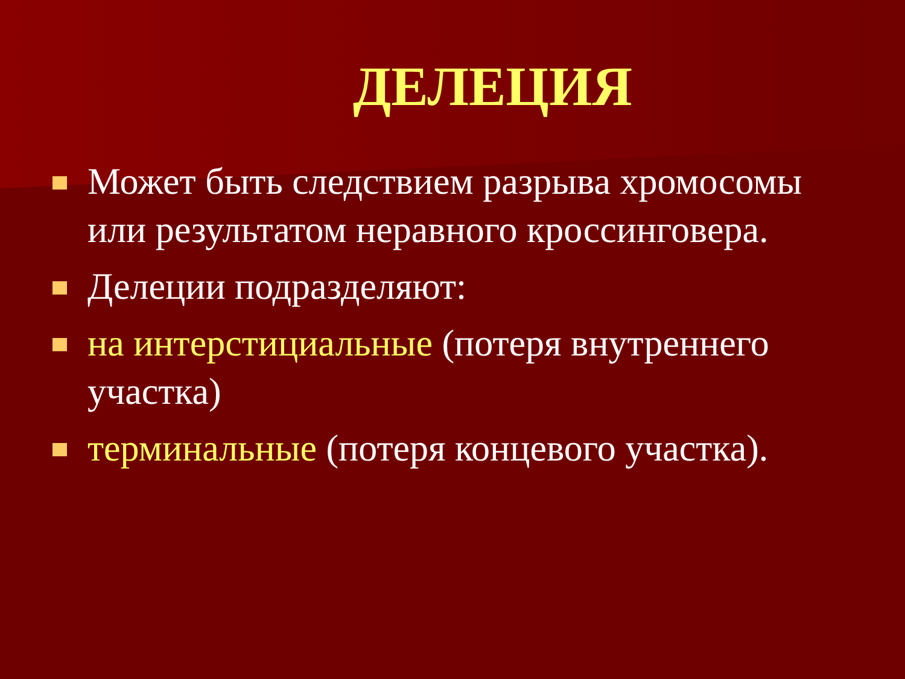ДЕЛЕЦИЯ
Может быть следствием разрыва хромосомы или результатом неравного кроссинговера.
Делеции подразделяют:
на интерстициальные (потеря внутреннего участка)
терминальные (потеря концевого участка).